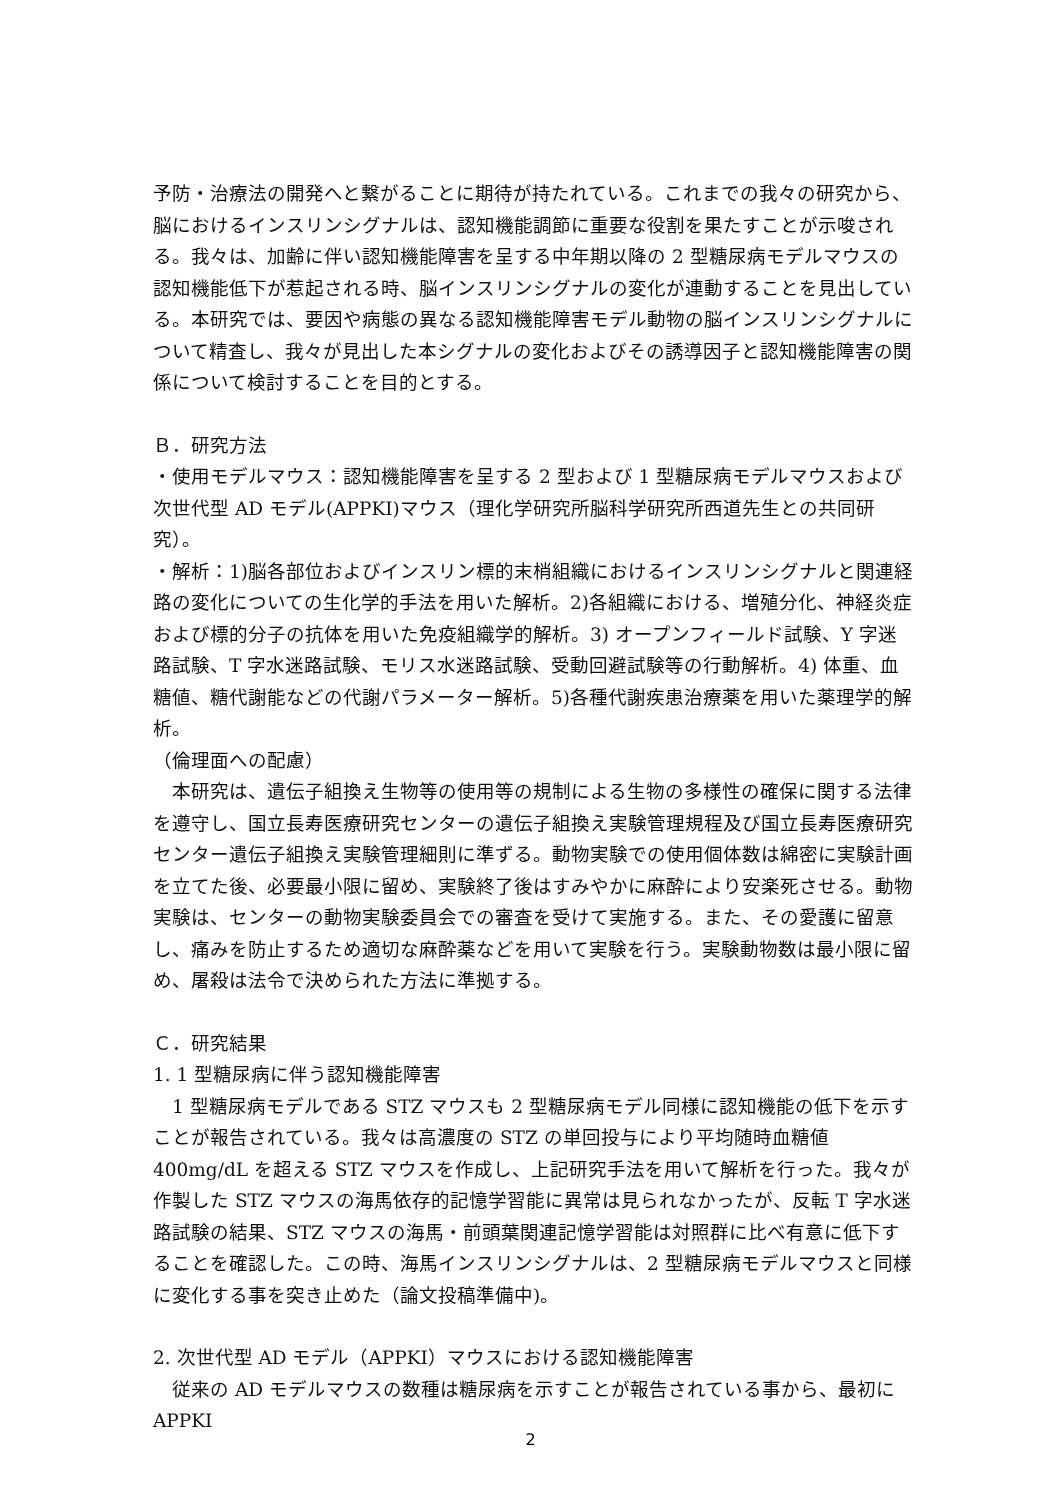予防・治療法の開発へと繋がることに期待が持たれている。これまでの我々の研究から、脳におけるインスリンシグナルは、認知機能調節に重要な役割を果たすことが示唆される。我々は、加齢に伴い認知機能障害を呈する中年期以降の 2 型糖尿病モデルマウスの認知機能低下が惹起される時、脳インスリンシグナルの変化が連動することを見出している。本研究では、要因や病態の異なる認知機能障害モデル動物の脳インスリンシグナルについて精査し、我々が見出した本シグナルの変化およびその誘導因子と認知機能障害の関係について検討することを目的とする。
Ｂ．研究方法
・使用モデルマウス：認知機能障害を呈する 2 型および 1 型糖尿病モデルマウスおよび次世代型 AD モデル(APPKI)マウス（理化学研究所脳科学研究所西道先生との共同研究）。
・解析：1)脳各部位およびインスリン標的末梢組織におけるインスリンシグナルと関連経路の変化についての生化学的手法を用いた解析。2)各組織における、増殖分化、神経炎症および標的分子の抗体を用いた免疫組織学的解析。3) オープンフィールド試験、Y 字迷路試験、T 字水迷路試験、モリス水迷路試験、受動回避試験等の行動解析。4) 体重、血糖値、糖代謝能などの代謝パラメーター解析。5)各種代謝疾患治療薬を用いた薬理学的解析。
（倫理面への配慮）
　本研究は、遺伝子組換え生物等の使用等の規制による生物の多様性の確保に関する法律を遵守し、国立長寿医療研究センターの遺伝子組換え実験管理規程及び国立長寿医療研究センター遺伝子組換え実験管理細則に準ずる。動物実験での使用個体数は綿密に実験計画を立てた後、必要最小限に留め、実験終了後はすみやかに麻酔により安楽死させる。動物実験は、センターの動物実験委員会での審査を受けて実施する。また、その愛護に留意し、痛みを防止するため適切な麻酔薬などを用いて実験を行う。実験動物数は最小限に留め、屠殺は法令で決められた方法に準拠する。
Ｃ．研究結果
1. 1 型糖尿病に伴う認知機能障害
　1 型糖尿病モデルである STZ マウスも 2 型糖尿病モデル同様に認知機能の低下を示すことが報告されている。我々は高濃度の STZ の単回投与により平均随時血糖値 400mg/dL を超える STZ マウスを作成し、上記研究手法を用いて解析を行った。我々が作製した STZ マウスの海馬依存的記憶学習能に異常は見られなかったが、反転 T 字水迷路試験の結果、STZ マウスの海馬・前頭葉関連記憶学習能は対照群に比べ有意に低下することを確認した。この時、海馬インスリンシグナルは、2 型糖尿病モデルマウスと同様に変化する事を突き止めた（論文投稿準備中)。
2. 次世代型 AD モデル（APPKI）マウスにおける認知機能障害
　従来の AD モデルマウスの数種は糖尿病を示すことが報告されている事から、最初に APPKI
2